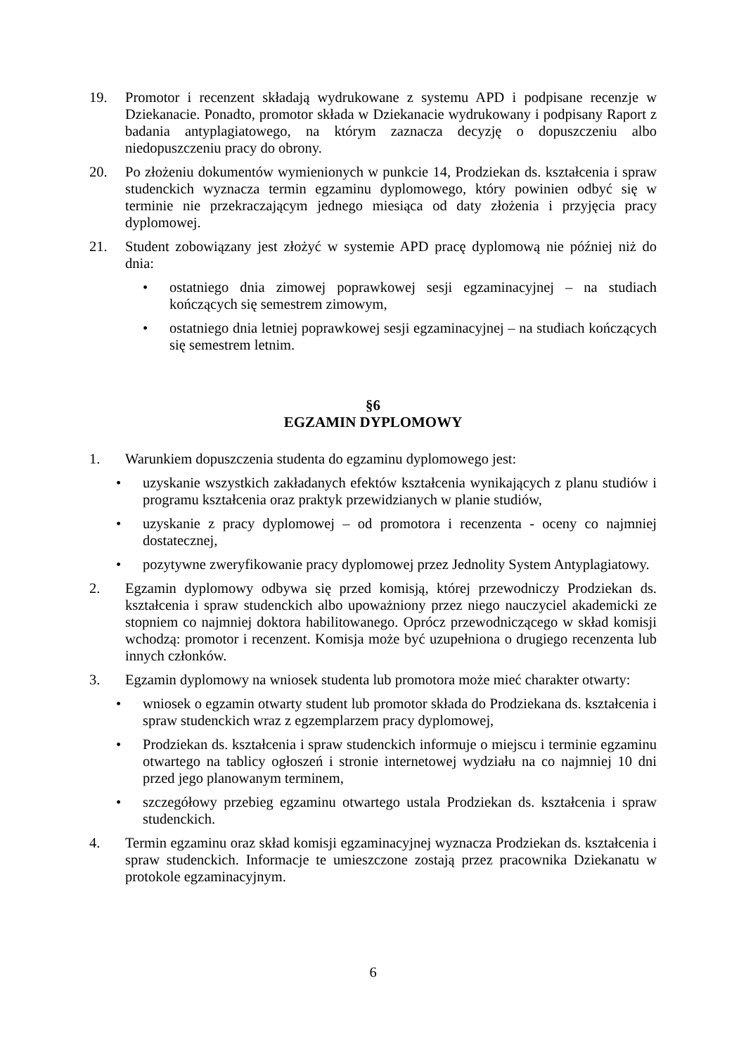19. Promotor i recenzent składają wydrukowane z systemu APD i podpisane recenzje w Dziekanacie. Ponadto, promotor składa w Dziekanacie wydrukowany i podpisany Raport z badania antyplagiatowego, na którym zaznacza decyzję o dopuszczeniu albo niedopuszczeniu pracy do obrony.
20. Po złożeniu dokumentów wymienionych w punkcie 14, Prodziekan ds. kształcenia i spraw studenckich wyznacza termin egzaminu dyplomowego, który powinien odbyć się w terminie nie przekraczającym jednego miesiąca od daty złożenia i przyjęcia pracy dyplomowej.
21. Student zobowiązany jest złożyć w systemie APD pracę dyplomową nie później niż do dnia:
• ostatniego dnia zimowej poprawkowej sesji egzaminacyjnej – na studiach kończących się semestrem zimowym,
• ostatniego dnia letniej poprawkowej sesji egzaminacyjnej – na studiach kończących się semestrem letnim.
§6
EGZAMIN DYPLOMOWY
1. Warunkiem dopuszczenia studenta do egzaminu dyplomowego jest:
• uzyskanie wszystkich zakładanych efektów kształcenia wynikających z planu studiów i programu kształcenia oraz praktyk przewidzianych w planie studiów,
• uzyskanie z pracy dyplomowej – od promotora i recenzenta - oceny co najmniej dostatecznej,
• pozytywne zweryfikowanie pracy dyplomowej przez Jednolity System Antyplagiatowy.
2. Egzamin dyplomowy odbywa się przed komisją, której przewodniczy Prodziekan ds. kształcenia i spraw studenckich albo upoważniony przez niego nauczyciel akademicki ze stopniem co najmniej doktora habilitowanego. Oprócz przewodniczącego w skład komisji wchodzą: promotor i recenzent. Komisja może być uzupełniona o drugiego recenzenta lub innych członków.
3. Egzamin dyplomowy na wniosek studenta lub promotora może mieć charakter otwarty:
• wniosek o egzamin otwarty student lub promotor składa do Prodziekana ds. kształcenia i spraw studenckich wraz z egzemplarzem pracy dyplomowej,
• Prodziekan ds. kształcenia i spraw studenckich informuje o miejscu i terminie egzaminu otwartego na tablicy ogłoszeń i stronie internetowej wydziału na co najmniej 10 dni przed jego planowanym terminem,
• szczegółowy przebieg egzaminu otwartego ustala Prodziekan ds. kształcenia i spraw studenckich.
4. Termin egzaminu oraz skład komisji egzaminacyjnej wyznacza Prodziekan ds. kształcenia i spraw studenckich. Informacje te umieszczone zostają przez pracownika Dziekanatu w protokole egzaminacyjnym.
6